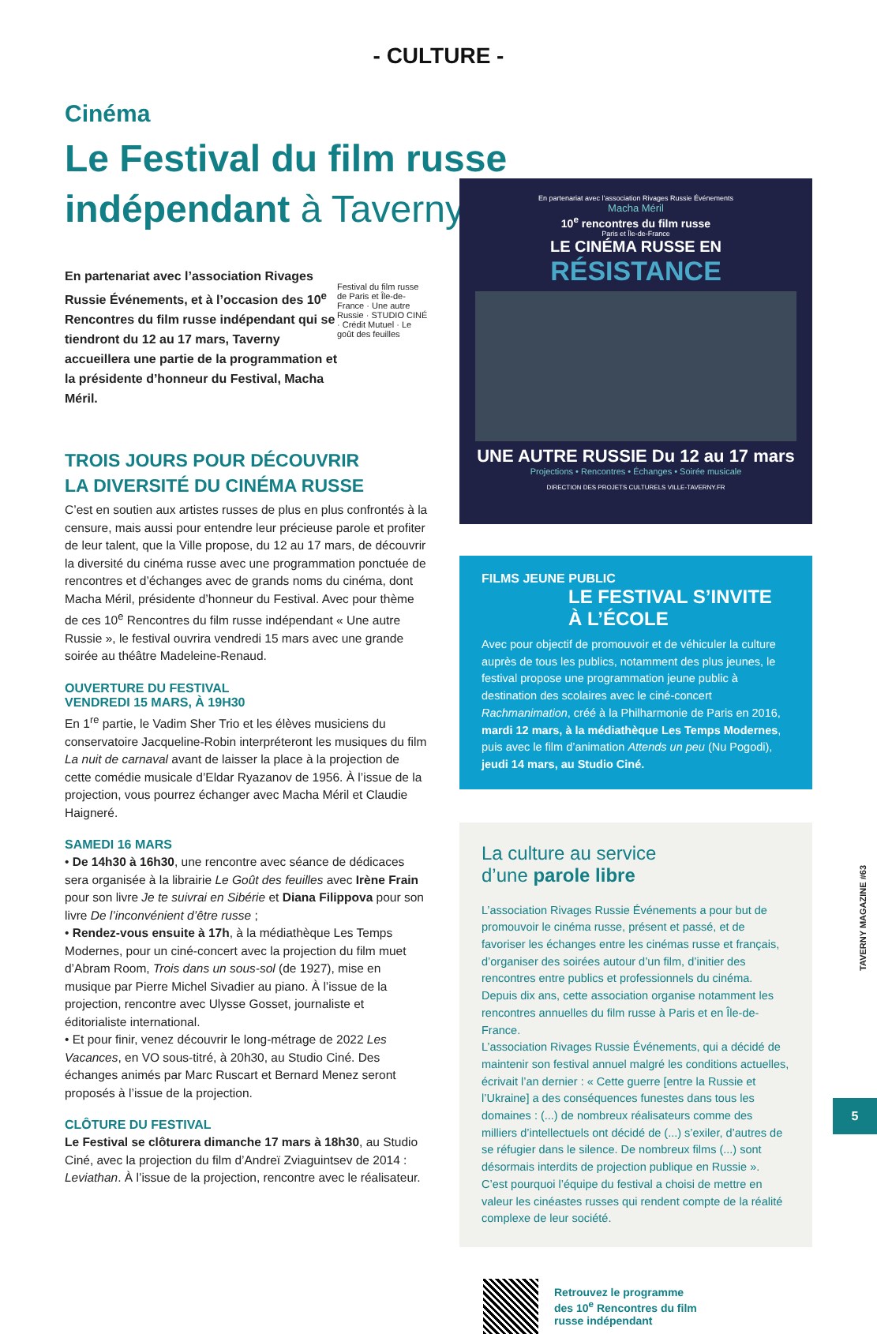- CULTURE -
Cinéma
Le Festival du film russe indépendant à Taverny
En partenariat avec l’association Rivages Russie Événements, et à l’occasion des 10<sup>e</sup> Rencontres du film russe indépendant qui se tiendront du 12 au 17 mars, Taverny accueillera une partie de la programmation et la présidente d’honneur du Festival, Macha Méril.
Festival du film russe de Paris et Île-de-France · Une autre Russie · STUDIO CINÉ · Crédit Mutuel · Le goût des feuilles
TROIS JOURS POUR DÉCOUVRIR
LA DIVERSITÉ DU CINÉMA RUSSE
C’est en soutien aux artistes russes de plus en plus confrontés à la censure, mais aussi pour entendre leur précieuse parole et profiter de leur talent, que la Ville propose, du 12 au 17 mars, de découvrir la diversité du cinéma russe avec une programmation ponctuée de rencontres et d’échanges avec de grands noms du cinéma, dont Macha Méril, présidente d’honneur du Festival. Avec pour thème de ces 10<sup>e</sup> Rencontres du film russe indépendant « Une autre Russie », le festival ouvrira vendredi 15 mars avec une grande soirée au théâtre Madeleine-Renaud.
OUVERTURE DU FESTIVAL
VENDREDI 15 MARS, À 19H30
En 1<sup>re</sup> partie, le Vadim Sher Trio et les élèves musiciens du conservatoire Jacqueline-Robin interpréteront les musiques du film La nuit de carnaval avant de laisser la place à la projection de cette comédie musicale d’Eldar Ryazanov de 1956. À l’issue de la projection, vous pourrez échanger avec Macha Méril et Claudie Haigneré.
SAMEDI 16 MARS
• De 14h30 à 16h30, une rencontre avec séance de dédicaces sera organisée à la librairie Le Goût des feuilles avec Irène Frain pour son livre Je te suivrai en Sibérie et Diana Filippova pour son livre De l’inconvénient d’être russe ;
• Rendez-vous ensuite à 17h, à la médiathèque Les Temps Modernes, pour un ciné-concert avec la projection du film muet d’Abram Room, Trois dans un sous-sol (de 1927), mise en musique par Pierre Michel Sivadier au piano. À l’issue de la projection, rencontre avec Ulysse Gosset, journaliste et éditorialiste international.
• Et pour finir, venez découvrir le long-métrage de 2022 Les Vacances, en VO sous-titré, à 20h30, au Studio Ciné. Des échanges animés par Marc Ruscart et Bernard Menez seront proposés à l’issue de la projection.
CLÔTURE DU FESTIVAL
Le Festival se clôturera dimanche 17 mars à 18h30, au Studio Ciné, avec la projection du film d’Andreï Zviaguintsev de 2014 : Leviathan. À l’issue de la projection, rencontre avec le réalisateur.
En partenariat avec l’association Rivages Russie Événements
Macha Méril
10<sup>e</sup> rencontres du film russe
Paris et Île-de-France
LE CINÉMA RUSSE EN
RÉSISTANCE
UNE AUTRE RUSSIE Du 12 au 17 mars
Projections • Rencontres • Échanges • Soirée musicale
DIRECTION DES PROJETS CULTURELS VILLE-TAVERNY.FR
FILMS JEUNE PUBLIC
LE FESTIVAL S’INVITE À L’ÉCOLE
Avec pour objectif de promouvoir et de véhiculer la culture auprès de tous les publics, notamment des plus jeunes, le festival propose une programmation jeune public à destination des scolaires avec le ciné-concert Rachmanimation, créé à la Philharmonie de Paris en 2016, mardi 12 mars, à la médiathèque Les Temps Modernes, puis avec le film d’animation Attends un peu (Nu Pogodi), jeudi 14 mars, au Studio Ciné.
La culture au service
d’une parole libre
L’association Rivages Russie Événements a pour but de promouvoir le cinéma russe, présent et passé, et de favoriser les échanges entre les cinémas russe et français, d’organiser des soirées autour d’un film, d’initier des rencontres entre publics et professionnels du cinéma. Depuis dix ans, cette association organise notamment les rencontres annuelles du film russe à Paris et en Île-de-France.
L’association Rivages Russie Événements, qui a décidé de maintenir son festival annuel malgré les conditions actuelles, écrivait l’an dernier : « Cette guerre [entre la Russie et l’Ukraine] a des conséquences funestes dans tous les domaines : (...) de nombreux réalisateurs comme des milliers d’intellectuels ont décidé de (...) s’exiler, d’autres de se réfugier dans le silence. De nombreux films (...) sont désormais interdits de projection publique en Russie ».
C’est pourquoi l’équipe du festival a choisi de mettre en valeur les cinéastes russes qui rendent compte de la réalité complexe de leur société.
Retrouvez le programme
des 10<sup>e</sup> Rencontres du film
russe indépendant
TAVERNY MAGAZINE #63
5